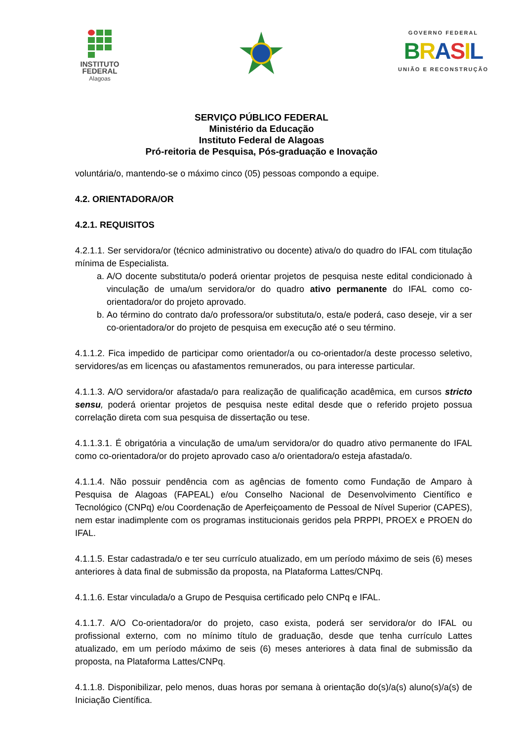INSTITUTO
FEDERAL
Alagoas
GOVERNO FEDERAL
BRASIL
UNIÃO E RECONSTRUÇÃO
SERVIÇO PÚBLICO FEDERAL
Ministério da Educação
Instituto Federal de Alagoas
Pró-reitoria de Pesquisa, Pós-graduação e Inovação
voluntária/o, mantendo-se o máximo cinco (05) pessoas compondo a equipe.
4.2. ORIENTADORA/OR
4.2.1. REQUISITOS
4.2.1.1. Ser servidora/or (técnico administrativo ou docente) ativa/o do quadro do IFAL com titulação mínima de Especialista.
a. A/O docente substituta/o poderá orientar projetos de pesquisa neste edital condicionado à vinculação de uma/um servidora/or do quadro ativo permanente do IFAL como co-orientadora/or do projeto aprovado.
b. Ao término do contrato da/o professora/or substituta/o, esta/e poderá, caso deseje, vir a ser co-orientadora/or do projeto de pesquisa em execução até o seu término.
4.1.1.2. Fica impedido de participar como orientador/a ou co-orientador/a deste processo seletivo, servidores/as em licenças ou afastamentos remunerados, ou para interesse particular.
4.1.1.3. A/O servidora/or afastada/o para realização de qualificação acadêmica, em cursos stricto sensu, poderá orientar projetos de pesquisa neste edital desde que o referido projeto possua correlação direta com sua pesquisa de dissertação ou tese.
4.1.1.3.1. É obrigatória a vinculação de uma/um servidora/or do quadro ativo permanente do IFAL como co-orientadora/or do projeto aprovado caso a/o orientadora/o esteja afastada/o.
4.1.1.4. Não possuir pendência com as agências de fomento como Fundação de Amparo à Pesquisa de Alagoas (FAPEAL) e/ou Conselho Nacional de Desenvolvimento Científico e Tecnológico (CNPq) e/ou Coordenação de Aperfeiçoamento de Pessoal de Nível Superior (CAPES), nem estar inadimplente com os programas institucionais geridos pela PRPPI, PROEX e PROEN do IFAL.
4.1.1.5. Estar cadastrada/o e ter seu currículo atualizado, em um período máximo de seis (6) meses anteriores à data final de submissão da proposta, na Plataforma Lattes/CNPq.
4.1.1.6. Estar vinculada/o a Grupo de Pesquisa certificado pelo CNPq e IFAL.
4.1.1.7. A/O Co-orientadora/or do projeto, caso exista, poderá ser servidora/or do IFAL ou profissional externo, com no mínimo título de graduação, desde que tenha currículo Lattes atualizado, em um período máximo de seis (6) meses anteriores à data final de submissão da proposta, na Plataforma Lattes/CNPq.
4.1.1.8. Disponibilizar, pelo menos, duas horas por semana à orientação do(s)/a(s) aluno(s)/a(s) de Iniciação Científica.